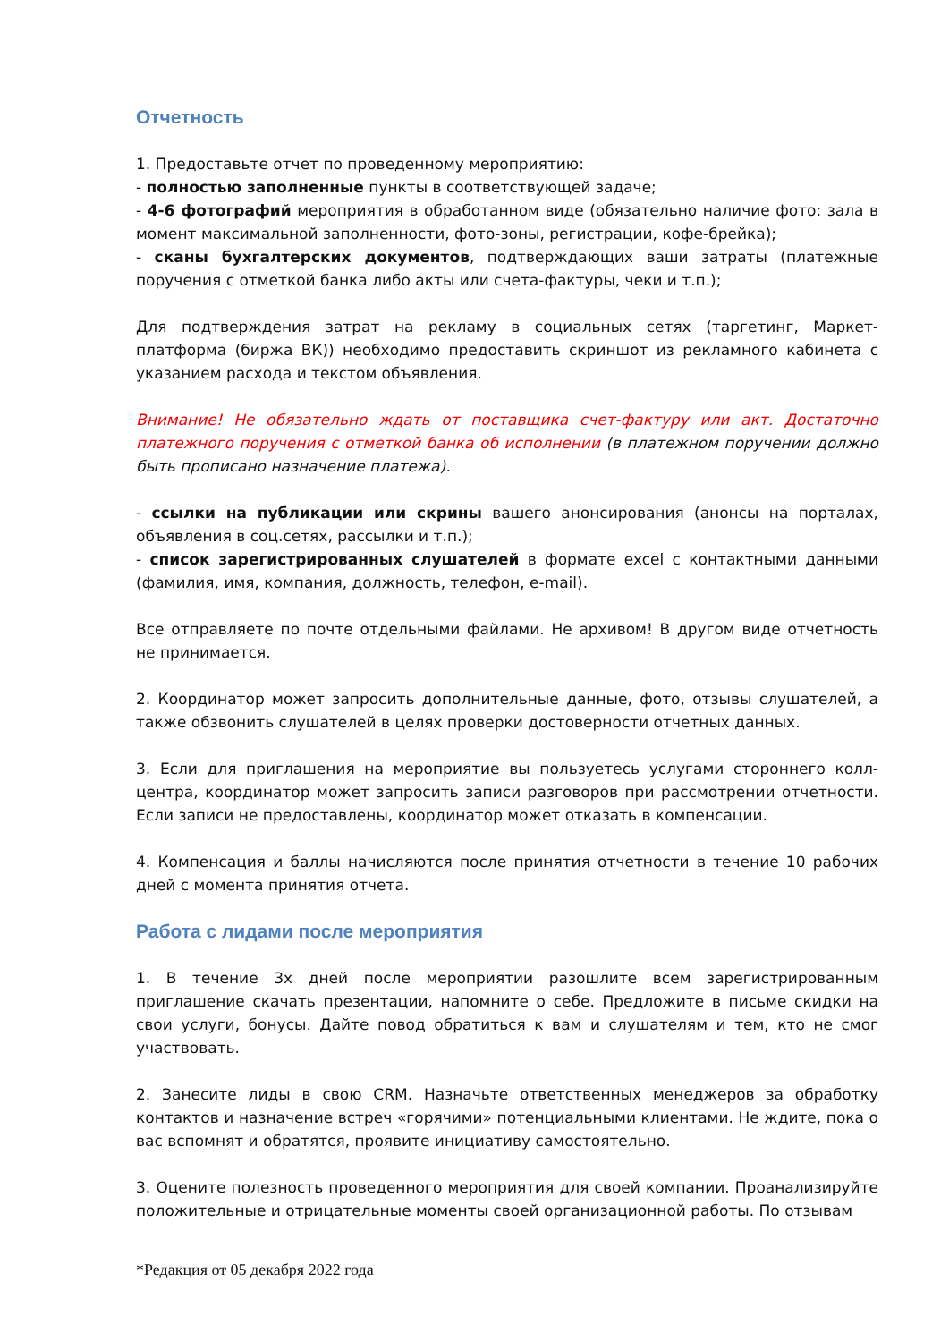Отчетность
1. Предоставьте отчет по проведенному мероприятию:
- полностью заполненные пункты в соответствующей задаче;
- 4-6 фотографий мероприятия в обработанном виде (обязательно наличие фото: зала в момент максимальной заполненности, фото-зоны, регистрации, кофе-брейка);
- сканы бухгалтерских документов, подтверждающих ваши затраты (платежные поручения с отметкой банка либо акты или счета-фактуры, чеки и т.п.);
Для подтверждения затрат на рекламу в социальных сетях (таргетинг, Маркет-платформа (биржа ВК)) необходимо предоставить скриншот из рекламного кабинета с указанием расхода и текстом объявления.
Внимание! Не обязательно ждать от поставщика счет-фактуру или акт. Достаточно платежного поручения с отметкой банка об исполнении (в платежном поручении должно быть прописано назначение платежа).
- ссылки на публикации или скрины вашего анонсирования (анонсы на порталах, объявления в соц.сетях, рассылки и т.п.);
- список зарегистрированных слушателей в формате excel с контактными данными (фамилия, имя, компания, должность, телефон, e-mail).
Все отправляете по почте отдельными файлами. Не архивом! В другом виде отчетность не принимается.
2. Координатор может запросить дополнительные данные, фото, отзывы слушателей, а также обзвонить слушателей в целях проверки достоверности отчетных данных.
3. Если для приглашения на мероприятие вы пользуетесь услугами стороннего колл-центра, координатор может запросить записи разговоров при рассмотрении отчетности. Если записи не предоставлены, координатор может отказать в компенсации.
4. Компенсация и баллы начисляются после принятия отчетности в течение 10 рабочих дней с момента принятия отчета.
Работа с лидами после мероприятия
1. В течение 3х дней после мероприятии разошлите всем зарегистрированным приглашение скачать презентации, напомните о себе. Предложите в письме скидки на свои услуги, бонусы. Дайте повод обратиться к вам и слушателям и тем, кто не смог участвовать.
2. Занесите лиды в свою CRM. Назначьте ответственных менеджеров за обработку контактов и назначение встреч «горячими» потенциальными клиентами. Не ждите, пока о вас вспомнят и обратятся, проявите инициативу самостоятельно.
3. Оцените полезность проведенного мероприятия для своей компании. Проанализируйте положительные и отрицательные моменты своей организационной работы. По отзывам
*Редакция от 05 декабря 2022 года